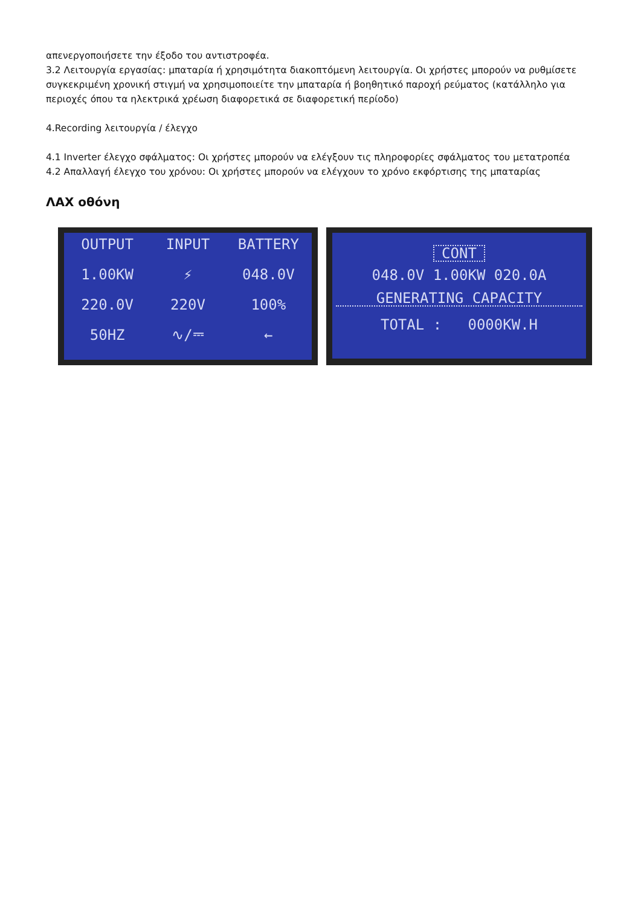απενεργοποιήσετε την έξοδο του αντιστροφέα.
3.2 Λειτουργία εργασίας: μπαταρία ή χρησιμότητα διακοπτόμενη λειτουργία. Οι χρήστες μπορούν να ρυθμίσετε συγκεκριμένη χρονική στιγμή να χρησιμοποιείτε την μπαταρία ή βοηθητικό παροχή ρεύματος (κατάλληλο για περιοχές όπου τα ηλεκτρικά χρέωση διαφορετικά σε διαφορετική περίοδο)
4.Recording λειτουργία / έλεγχο
4.1 Inverter έλεγχο σφάλματος: Οι χρήστες μπορούν να ελέγξουν τις πληροφορίες σφάλματος του μετατροπέα
4.2 Απαλλαγή έλεγχο του χρόνου: Οι χρήστες μπορούν να ελέγχουν το χρόνο εκφόρτισης της μπαταρίας
ΛΑΧ οθόνη
OUTPUT
INPUT
BATTERY
1.00KW
⚡
048.0V
220.0V
220V
100%
50HZ
∿/⎓
←
CONT
048.0V 1.00KW 020.0A
GENERATING CAPACITY
TOTAL : 0000KW.H